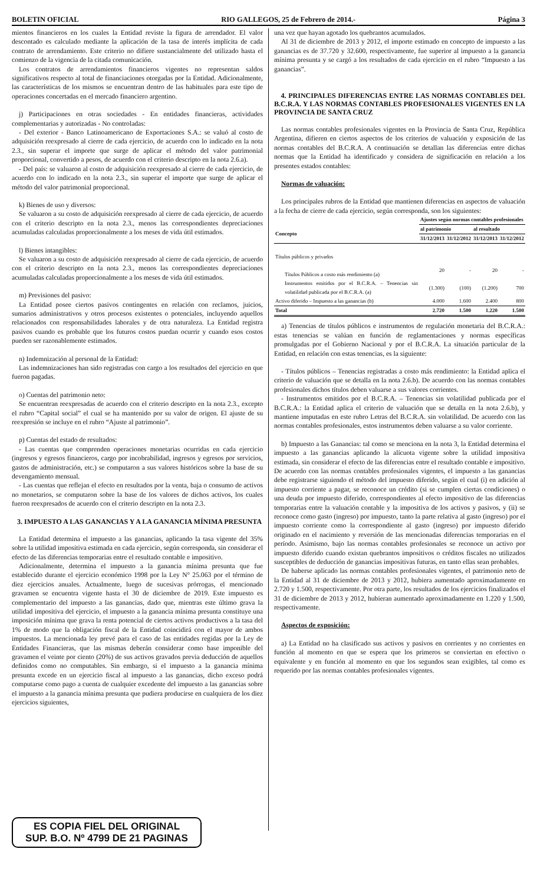BOLETIN OFICIAL RIO GALLEGOS, 25 de Febrero de 2014.- Página 3
mientos financieros en los cuales la Entidad reviste la figura de arrendador. El valor descontado es calculado mediante la aplicación de la tasa de interés implícita de cada contrato de arrendamiento. Este criterio no difiere sustancialmente del utilizado hasta el comienzo de la vigencia de la citada comunicación.
Los contratos de arrendamientos financieros vigentes no representan saldos significativos respecto al total de financiaciones otorgadas por la Entidad. Adicionalmente, las características de los mismos se encuentran dentro de las habituales para este tipo de operaciones concertadas en el mercado financiero argentino.
j) Participaciones en otras sociedades - En entidades financieras, actividades complementarias y autorizadas - No controladas:
- Del exterior - Banco Latinoamericano de Exportaciones S.A.: se valuó al costo de adquisición reexpresado al cierre de cada ejercicio, de acuerdo con lo indicado en la nota 2.3., sin superar el importe que surge de aplicar el método del valor patrimonial proporcional, convertido a pesos, de acuerdo con el criterio descripto en la nota 2.6.a).
- Del país: se valuaron al costo de adquisición reexpresado al cierre de cada ejercicio, de acuerdo con lo indicado en la nota 2.3., sin superar el importe que surge de aplicar el método del valor patrimonial proporcional.
k) Bienes de uso y diversos:
Se valuaron a su costo de adquisición reexpresado al cierre de cada ejercicio, de acuerdo con el criterio descripto en la nota 2.3., menos las correspondientes depreciaciones acumuladas calculadas proporcionalmente a los meses de vida útil estimados.
l) Bienes intangibles:
Se valuaron a su costo de adquisición reexpresado al cierre de cada ejercicio, de acuerdo con el criterio descripto en la nota 2.3., menos las correspondientes depreciaciones acumuladas calculadas proporcionalmente a los meses de vida útil estimados.
m) Previsiones del pasivo:
La Entidad posee ciertos pasivos contingentes en relación con reclamos, juicios, sumarios administrativos y otros procesos existentes o potenciales, incluyendo aquellos relacionados con responsabilidades laborales y de otra naturaleza. La Entidad registra pasivos cuando es probable que los futuros costos puedan ocurrir y cuando esos costos pueden ser razonablemente estimados.
n) Indemnización al personal de la Entidad:
Las indemnizaciones han sido registradas con cargo a los resultados del ejercicio en que fueron pagadas.
o) Cuentas del patrimonio neto:
Se encuentran reexpresadas de acuerdo con el criterio descripto en la nota 2.3., excepto el rubro “Capital social” el cual se ha mantenido por su valor de origen. El ajuste de su reexpresión se incluye en el rubro “Ajuste al patrimonio”.
p) Cuentas del estado de resultados:
- Las cuentas que comprenden operaciones monetarias ocurridas en cada ejercicio (ingresos y egresos financieros, cargo por incobrabilidad, ingresos y egresos por servicios, gastos de administración, etc.) se computaron a sus valores históricos sobre la base de su devengamiento mensual.
- Las cuentas que reflejan el efecto en resultados por la venta, baja o consumo de activos no monetarios, se computaron sobre la base de los valores de dichos activos, los cuales fueron reexpresados de acuerdo con el criterio descripto en la nota 2.3.
3. IMPUESTO A LAS GANANCIAS Y A LA GANANCIA MÍNIMA PRESUNTA
La Entidad determina el impuesto a las ganancias, aplicando la tasa vigente del 35% sobre la utilidad impositiva estimada en cada ejercicio, según corresponda, sin considerar el efecto de las diferencias temporarias entre el resultado contable e impositivo.
Adicionalmente, determina el impuesto a la ganancia mínima presunta que fue establecido durante el ejercicio económico 1998 por la Ley N° 25.063 por el término de diez ejercicios anuales. Actualmente, luego de sucesivas prórrogas, el mencionado gravamen se encuentra vigente hasta el 30 de diciembre de 2019. Este impuesto es complementario del impuesto a las ganancias, dado que, mientras este último grava la utilidad impositiva del ejercicio, el impuesto a la ganancia mínima presunta constituye una imposición mínima que grava la renta potencial de ciertos activos productivos a la tasa del 1% de modo que la obligación fiscal de la Entidad coincidirá con el mayor de ambos impuestos. La mencionada ley prevé para el caso de las entidades regidas por la Ley de Entidades Financieras, que las mismas deberán considerar como base imponible del gravamen el veinte por ciento (20%) de sus activos gravados previa deducción de aquellos definidos como no computables. Sin embargo, si el impuesto a la ganancia mínima presunta excede en un ejercicio fiscal al impuesto a las ganancias, dicho exceso podrá computarse como pago a cuenta de cualquier excedente del impuesto a las ganancias sobre el impuesto a la ganancia mínima presunta que pudiera producirse en cualquiera de los diez ejercicios siguientes,
una vez que hayan agotado los quebrantos acumulados.
Al 31 de diciembre de 2013 y 2012, el importe estimado en concepto de impuesto a las ganancias es de 37.720 y 32.600, respectivamente, fue superior al impuesto a la ganancia mínima presunta y se cargó a los resultados de cada ejercicio en el rubro “Impuesto a las ganancias”.
4. PRINCIPALES DIFERENCIAS ENTRE LAS NORMAS CONTABLES DEL B.C.R.A. Y LAS NORMAS CONTABLES PROFESIONALES VIGENTES EN LA PROVINCIA DE SANTA CRUZ
Las normas contables profesionales vigentes en la Provincia de Santa Cruz, República Argentina, difieren en ciertos aspectos de los criterios de valuación y exposición de las normas contables del B.C.R.A. A continuación se detallan las diferencias entre dichas normas que la Entidad ha identificado y considera de significación en relación a los presentes estados contables:
Normas de valuación:
Los principales rubros de la Entidad que mantienen diferencias en aspectos de valuación a la fecha de cierre de cada ejercicio, según corresponda, son los siguientes:
| | Ajustes según normas contables profesionales | | | |
| --- | --- | --- | --- | --- |
| Concepto | al patrimonio | | al resultado | |
| | 31/12/2013 | 31/12/2012 | 31/12/2013 | 31/12/2012 |
| Títulos públicos y privados | | | | |
| Títulos Públicos a costo más rendimiento (a) | 20 | - | 20 | - |
| Instrumentos emitidos por el B.C.R.A. – Tenencias sin volatilidad publicada por el B.C.R.A. (a) | (1.300) | (100) | (1.200) | 700 |
| Activo diferido – Impuesto a las ganancias (b) | 4.000 | 1.600 | 2.400 | 800 |
| Total | 2.720 | 1.500 | 1.220 | 1.500 |
a) Tenencias de títulos públicos e instrumentos de regulación monetaria del B.C.R.A.: estas tenencias se valúan en función de reglamentaciones y normas específicas promulgadas por el Gobierno Nacional y por el B.C.R.A. La situación particular de la Entidad, en relación con estas tenencias, es la siguiente:
- Títulos públicos – Tenencias registradas a costo más rendimiento: la Entidad aplica el criterio de valuación que se detalla en la nota 2.6.b). De acuerdo con las normas contables profesionales dichos títulos deben valuarse a sus valores corrientes.
- Instrumentos emitidos por el B.C.R.A. – Tenencias sin volatilidad publicada por el B.C.R.A.: la Entidad aplica el criterio de valuación que se detalla en la nota 2.6.b), y mantiene imputadas en este rubro Letras del B.C.R.A. sin volatilidad. De acuerdo con las normas contables profesionales, estos instrumentos deben valuarse a su valor corriente.
b) Impuesto a las Ganancias: tal como se menciona en la nota 3, la Entidad determina el impuesto a las ganancias aplicando la alícuota vigente sobre la utilidad impositiva estimada, sin considerar el efecto de las diferencias entre el resultado contable e impositivo. De acuerdo con las normas contables profesionales vigentes, el impuesto a las ganancias debe registrarse siguiendo el método del impuesto diferido, según el cual (i) en adición al impuesto corriente a pagar, se reconoce un crédito (si se cumplen ciertas condiciones) o una deuda por impuesto diferido, correspondientes al efecto impositivo de las diferencias temporarias entre la valuación contable y la impositiva de los activos y pasivos, y (ii) se reconoce como gasto (ingreso) por impuesto, tanto la parte relativa al gasto (ingreso) por el impuesto corriente como la correspondiente al gasto (ingreso) por impuesto diferido originado en el nacimiento y reversión de las mencionadas diferencias temporarias en el período. Asimismo, bajo las normas contables profesionales se reconoce un activo por impuesto diferido cuando existan quebrantos impositivos o créditos fiscales no utilizados susceptibles de deducción de ganancias impositivas futuras, en tanto ellas sean probables.
De haberse aplicado las normas contables profesionales vigentes, el patrimonio neto de la Entidad al 31 de diciembre de 2013 y 2012, hubiera aumentado aproximadamente en 2.720 y 1.500, respectivamente. Por otra parte, los resultados de los ejercicios finalizados el 31 de diciembre de 2013 y 2012, hubieran aumentado aproximadamente en 1.220 y 1.500, respectivamente.
Aspectos de exposición:
a) La Entidad no ha clasificado sus activos y pasivos en corrientes y no corrientes en función al momento en que se espera que los primeros se conviertan en efectivo o equivalente y en función al momento en que los segundos sean exigibles, tal como es requerido por las normas contables profesionales vigentes.
ES COPIA FIEL DEL ORIGINAL
SUP. B.O. Nº 4799 DE 21 PAGINAS